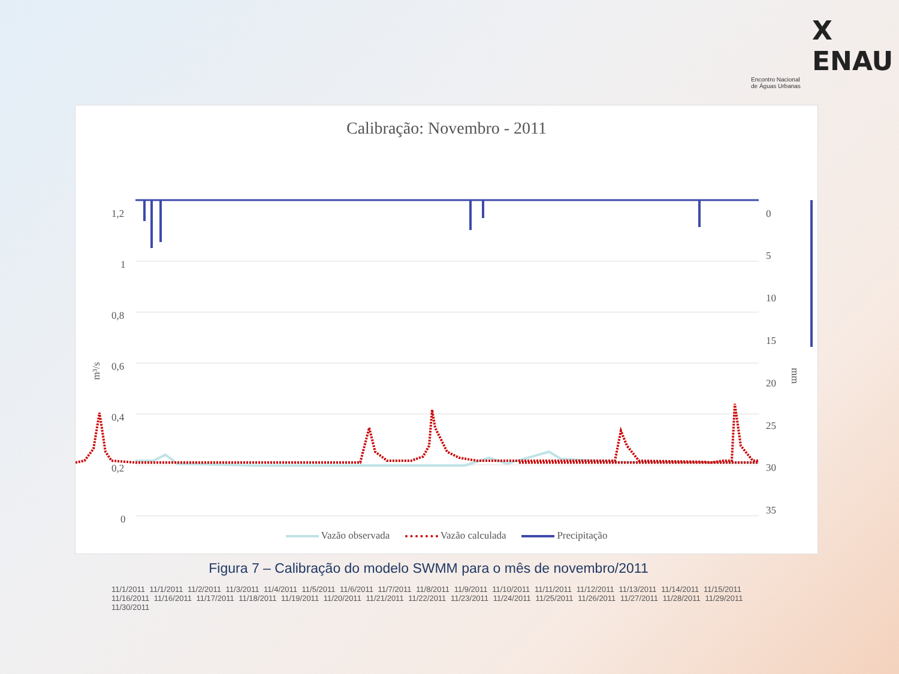X ENAU
Encontro Nacional
de Águas Urbanas
Calibração: Novembro - 2011
1,2
1
0,8
0,6
0,4
0,2
0
0
5
10
15
20
25
30
35
m³/s
mm
x
11/1/2011 11/1/2011 11/2/2011 11/3/2011 11/4/2011 11/5/2011 11/6/2011 11/7/2011 11/8/2011 11/9/2011 11/10/2011 11/11/2011 11/12/2011 11/13/2011 11/14/2011 11/15/2011 11/16/2011 11/16/2011 11/17/2011 11/18/2011 11/19/2011 11/20/2011 11/21/2011 11/22/2011 11/23/2011 11/24/2011 11/25/2011 11/26/2011 11/27/2011 11/28/2011 11/29/2011 11/30/2011
Vazão observada Vazão calculada Precipitação
Figura 7 – Calibração do modelo SWMM para o mês de novembro/2011